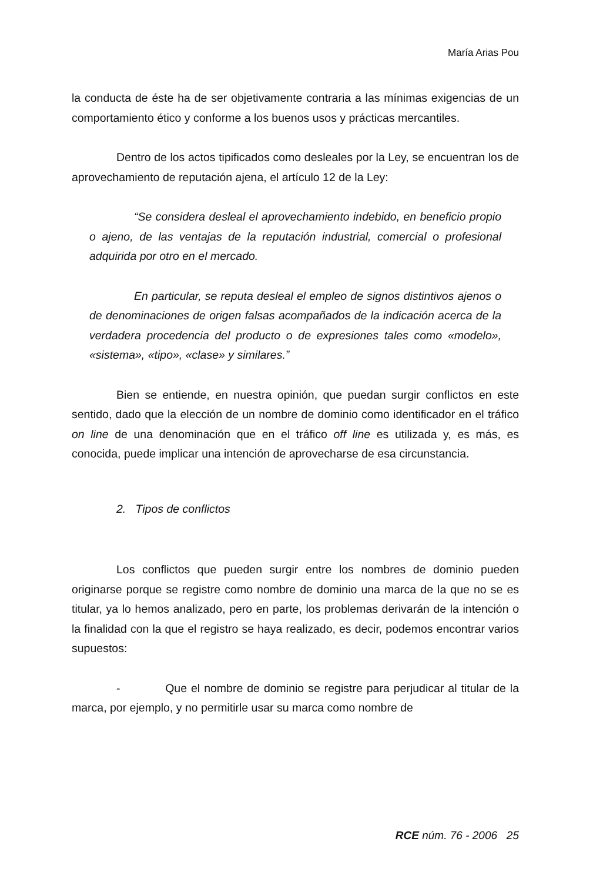María Arias Pou
la conducta de éste ha de ser objetivamente contraria a las mínimas exigencias de un comportamiento ético y conforme a los buenos usos y prácticas mercantiles.
Dentro de los actos tipificados como desleales por la Ley, se encuentran los de aprovechamiento de reputación ajena, el artículo 12 de la Ley:
“Se considera desleal el aprovechamiento indebido, en beneficio propio o ajeno, de las ventajas de la reputación industrial, comercial o profesional adquirida por otro en el mercado.
En particular, se reputa desleal el empleo de signos distintivos ajenos o de denominaciones de origen falsas acompañados de la indicación acerca de la verdadera procedencia del producto o de expresiones tales como «modelo», «sistema», «tipo», «clase» y similares.”
Bien se entiende, en nuestra opinión, que puedan surgir conflictos en este sentido, dado que la elección de un nombre de dominio como identificador en el tráfico on line de una denominación que en el tráfico off line es utilizada y, es más, es conocida, puede implicar una intención de aprovecharse de esa circunstancia.
2. Tipos de conflictos
Los conflictos que pueden surgir entre los nombres de dominio pueden originarse porque se registre como nombre de dominio una marca de la que no se es titular, ya lo hemos analizado, pero en parte, los problemas derivarán de la intención o la finalidad con la que el registro se haya realizado, es decir, podemos encontrar varios supuestos:
- Que el nombre de dominio se registre para perjudicar al titular de la marca, por ejemplo, y no permitirle usar su marca como nombre de
RCE núm. 76 - 2006 25